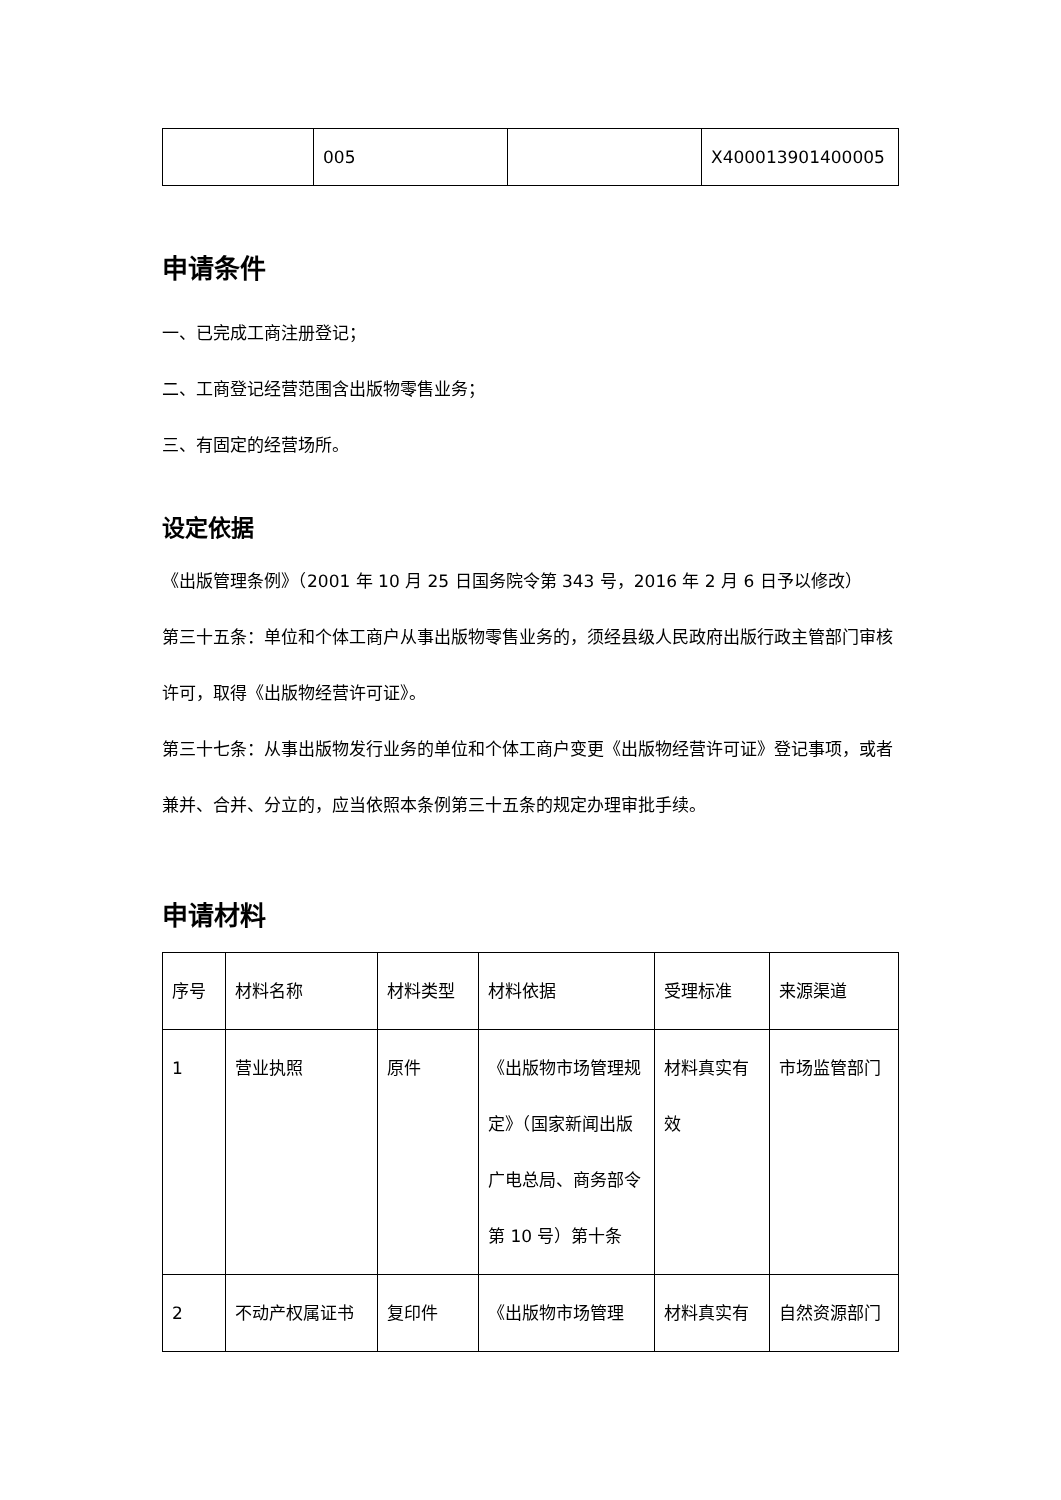| | 005 | | X400013901400005 |
申请条件
一、已完成工商注册登记；
二、工商登记经营范围含出版物零售业务；
三、有固定的经营场所。
设定依据
《出版管理条例》（2001 年 10 月 25 日国务院令第 343 号，2016 年 2 月 6 日予以修改）
第三十五条：单位和个体工商户从事出版物零售业务的，须经县级人民政府出版行政主管部门审核许可，取得《出版物经营许可证》。
第三十七条：从事出版物发行业务的单位和个体工商户变更《出版物经营许可证》登记事项，或者兼并、合并、分立的，应当依照本条例第三十五条的规定办理审批手续。
申请材料
| 序号 | 材料名称 | 材料类型 | 材料依据 | 受理标准 | 来源渠道 |
| --- | --- | --- | --- | --- | --- |
| 1 | 营业执照 | 原件 | 《出版物市场管理规定》（国家新闻出版广电总局、商务部令第 10 号）第十条 | 材料真实有效 | 市场监管部门 |
| 2 | 不动产权属证书 | 复印件 | 《出版物市场管理 | 材料真实有 | 自然资源部门 |